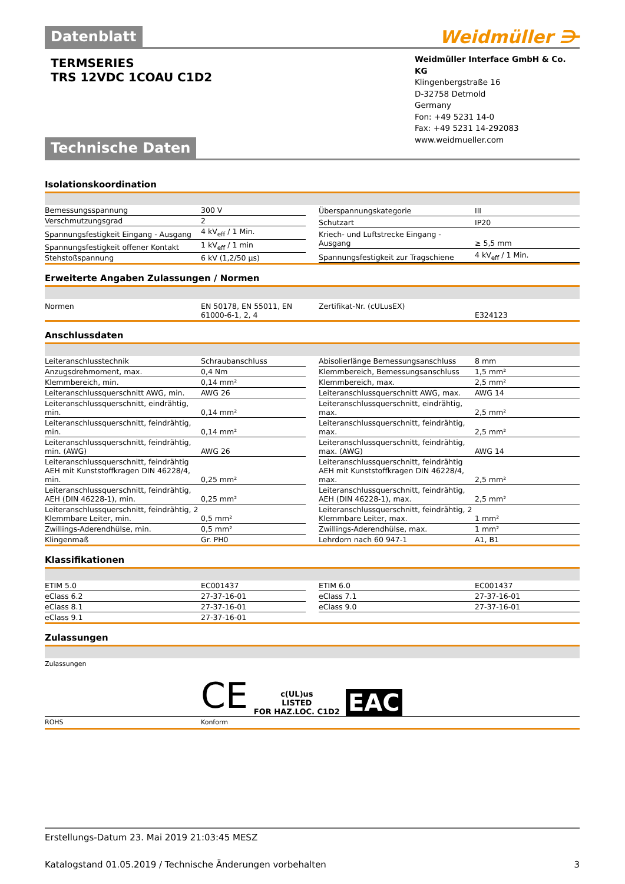Datenblatt
Weidmüller ⋺
TERMSERIES
TRS 12VDC 1COAU C1D2
Weidmüller Interface GmbH & Co. KG
Klingenbergstraße 16
D-32758 Detmold
Germany
Fon: +49 5231 14-0
Fax: +49 5231 14-292083
www.weidmueller.com
Technische Daten
Isolationskoordination
| Bemessungsspannung | 300 V |
| Verschmutzungsgrad | 2 |
| Spannungsfestigkeit Eingang - Ausgang | 4 kV<sub>eff</sub> / 1 Min. |
| Spannungsfestigkeit offener Kontakt | 1 kV<sub>eff</sub> / 1 min |
| Stehstoßspannung | 6 kV (1,2/50 µs) |
| Überspannungskategorie | III |
| Schutzart | IP20 |
| Kriech- und Luftstrecke Eingang - Ausgang | ≥ 5,5 mm |
| Spannungsfestigkeit zur Tragschiene | 4 kV<sub>eff</sub> / 1 Min. |
Erweiterte Angaben Zulassungen / Normen
| Normen | EN 50178, EN 55011, EN 61000-6-1, 2, 4 |
| Zertifikat-Nr. (cULusEX) | E324123 |
Anschlussdaten
| Leiteranschlusstechnik | Schraubanschluss |
| Anzugsdrehmoment, max. | 0,4 Nm |
| Klemmbereich, min. | 0,14 mm² |
| Leiteranschlussquerschnitt AWG, min. | AWG 26 |
| Leiteranschlussquerschnitt, eindrähtig, min. | 0,14 mm² |
| Leiteranschlussquerschnitt, feindrähtig, min. | 0,14 mm² |
| Leiteranschlussquerschnitt, feindrähtig, min. (AWG) | AWG 26 |
| Leiteranschlussquerschnitt, feindrähtig AEH mit Kunststoffkragen DIN 46228/4, min. | 0,25 mm² |
| Leiteranschlussquerschnitt, feindrähtig, AEH (DIN 46228-1), min. | 0,25 mm² |
| Leiteranschlussquerschnitt, feindrähtig, 2 Klemmbare Leiter, min. | 0,5 mm² |
| Zwillings-Aderendhülse, min. | 0,5 mm² |
| Klingenmaß | Gr. PH0 |
| Abisolierlänge Bemessungsanschluss | 8 mm |
| Klemmbereich, Bemessungsanschluss | 1,5 mm² |
| Klemmbereich, max. | 2,5 mm² |
| Leiteranschlussquerschnitt AWG, max. | AWG 14 |
| Leiteranschlussquerschnitt, eindrähtig, max. | 2,5 mm² |
| Leiteranschlussquerschnitt, feindrähtig, max. | 2,5 mm² |
| Leiteranschlussquerschnitt, feindrähtig, max. (AWG) | AWG 14 |
| Leiteranschlussquerschnitt, feindrähtig AEH mit Kunststoffkragen DIN 46228/4, max. | 2,5 mm² |
| Leiteranschlussquerschnitt, feindrähtig, AEH (DIN 46228-1), max. | 2,5 mm² |
| Leiteranschlussquerschnitt, feindrähtig, 2 Klemmbare Leiter, max. | 1 mm² |
| Zwillings-Aderendhülse, max. | 1 mm² |
| Lehrdorn nach 60 947-1 | A1, B1 |
Klassifikationen
| ETIM 5.0 | EC001437 |
| eClass 6.2 | 27-37-16-01 |
| eClass 8.1 | 27-37-16-01 |
| eClass 9.1 | 27-37-16-01 |
| ETIM 6.0 | EC001437 |
| eClass 7.1 | 27-37-16-01 |
| eClass 9.0 | 27-37-16-01 |
Zulassungen
Zulassungen
CE c(UL)us
LISTED
FOR HAZ.LOC. C1D2 EAC
ROHS Konform
Erstellungs-Datum 23. Mai 2019 21:03:45 MESZ
Katalogstand 01.05.2019 / Technische Änderungen vorbehalten 3